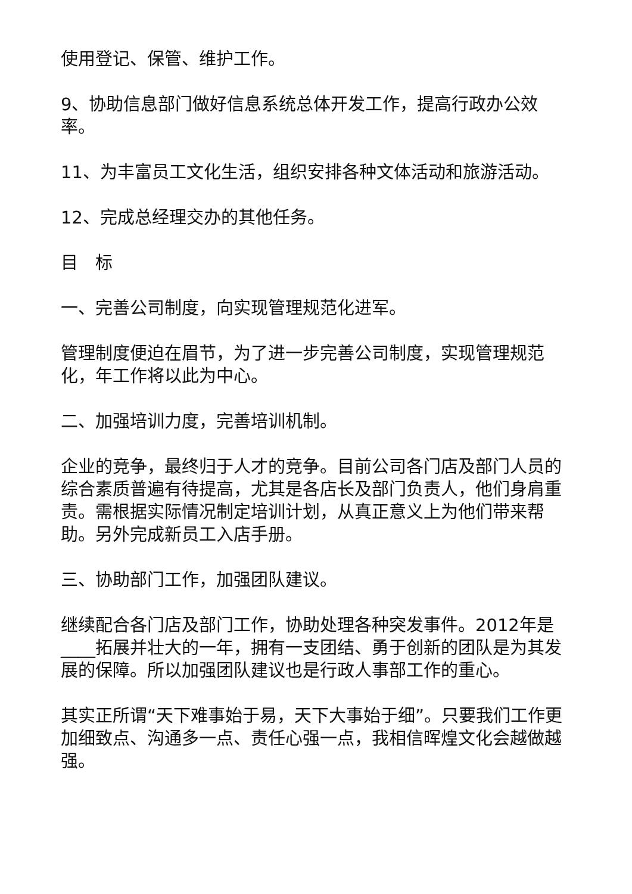使用登记、保管、维护工作。
9、协助信息部门做好信息系统总体开发工作，提高行政办公效率。
11、为丰富员工文化生活，组织安排各种文体活动和旅游活动。
12、完成总经理交办的其他任务。
目　标
一、完善公司制度，向实现管理规范化进军。
管理制度便迫在眉节，为了进一步完善公司制度，实现管理规范化，年工作将以此为中心。
二、加强培训力度，完善培训机制。
企业的竞争，最终归于人才的竞争。目前公司各门店及部门人员的综合素质普遍有待提高，尤其是各店长及部门负责人，他们身肩重责。需根据实际情况制定培训计划，从真正意义上为他们带来帮助。另外完成新员工入店手册。
三、协助部门工作，加强团队建议。
继续配合各门店及部门工作，协助处理各种突发事件。2012年是____拓展并壮大的一年，拥有一支团结、勇于创新的团队是为其发展的保障。所以加强团队建议也是行政人事部工作的重心。
其实正所谓“天下难事始于易，天下大事始于细”。只要我们工作更加细致点、沟通多一点、责任心强一点，我相信晖煌文化会越做越强。